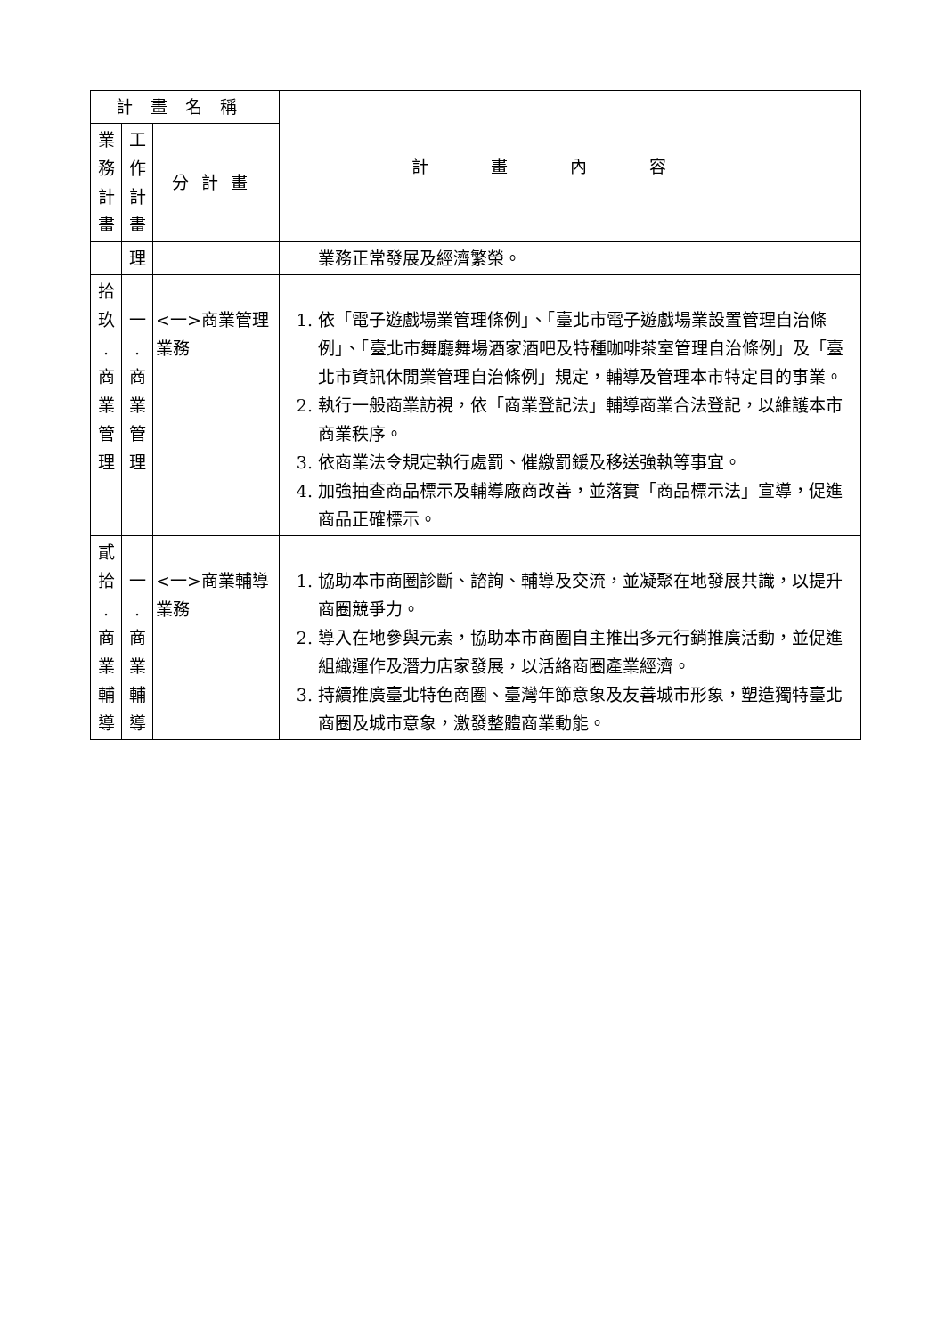| 計畫名稱 | | | 計畫內容 |
| --- | --- | --- | --- |
| 業 務 計 畫 | 工 作 計 畫 | 分計畫 | |
| | 理 | | 業務正常發展及經濟繁榮。 |
| 拾 玖 . 商 業 管 理 | 一 . 商 業 管 理 | <一>商業管理業務 | 1. 依「電子遊戲場業管理條例」、「臺北市電子遊戲場業設置管理自治條例」、「臺北市舞廳舞場酒家酒吧及特種咖啡茶室管理自治條例」及「臺北市資訊休閒業管理自治條例」規定，輔導及管理本市特定目的事業。 2. 執行一般商業訪視，依「商業登記法」輔導商業合法登記，以維護本市商業秩序。 3. 依商業法令規定執行處罰、催繳罰鍰及移送強執等事宜。 4. 加強抽查商品標示及輔導廠商改善，並落實「商品標示法」宣導，促進商品正確標示。 |
| 貳 拾 . 商 業 輔 導 | 一 . 商 業 輔 導 | <一>商業輔導業務 | 1. 協助本市商圈診斷、諮詢、輔導及交流，並凝聚在地發展共識，以提升商圈競爭力。 2. 導入在地參與元素，協助本市商圈自主推出多元行銷推廣活動，並促進組織運作及潛力店家發展，以活絡商圈產業經濟。 3. 持續推廣臺北特色商圈、臺灣年節意象及友善城市形象，塑造獨特臺北商圈及城市意象，激發整體商業動能。 |